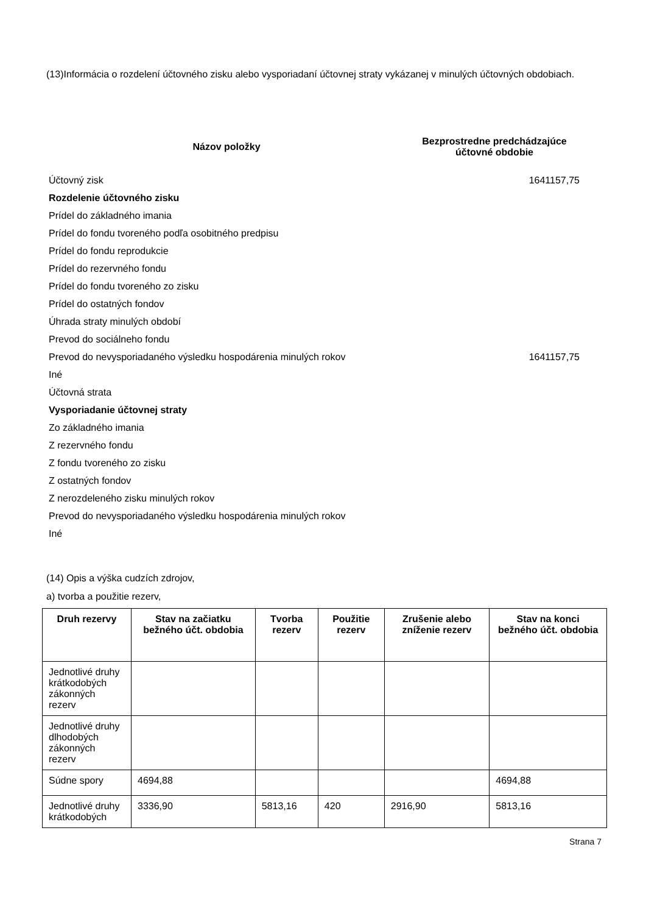(13)Informácia o rozdelení účtovného zisku alebo vysporiadaní účtovnej straty vykázanej v minulých účtovných obdobiach.
| Názov položky | Bezprostredne predchádzajúce účtovné obdobie |
| --- | --- |
| Účtovný zisk | 1641157,75 |
| Rozdelenie účtovného zisku | |
| Prídel do základného imania | |
| Prídel do fondu tvoreného podľa osobitného predpisu | |
| Prídel do fondu reprodukcie | |
| Prídel do rezervného fondu | |
| Prídel do fondu tvoreného zo zisku | |
| Prídel do ostatných fondov | |
| Úhrada straty minulých období | |
| Prevod do sociálneho fondu | |
| Prevod do nevysporiadaného výsledku hospodárenia minulých rokov | 1641157,75 |
| Iné | |
| Účtovná strata | |
| Vysporiadanie účtovnej straty | |
| Zo základného imania | |
| Z rezervného fondu | |
| Z fondu tvoreného zo zisku | |
| Z ostatných fondov | |
| Z nerozdeleného zisku minulých rokov | |
| Prevod do nevysporiadaného výsledku hospodárenia minulých rokov | |
| Iné | |
(14) Opis a výška cudzích zdrojov,
a) tvorba a použitie rezerv,
| Druh rezervy | Stav na začiatku bežného účt. obdobia | Tvorba rezerv | Použitie rezerv | Zrušenie alebo zníženie rezerv | Stav na konci bežného účt. obdobia |
| --- | --- | --- | --- | --- | --- |
| Jednotlivé druhy krátkodobých zákonných rezerv | | | | | |
| Jednotlivé druhy dlhodobých zákonných rezerv | | | | | |
| Súdne spory | 4694,88 | | | | 4694,88 |
| Jednotlivé druhy krátkodobých | 3336,90 | 5813,16 | 420 | 2916,90 | 5813,16 |
Strana 7